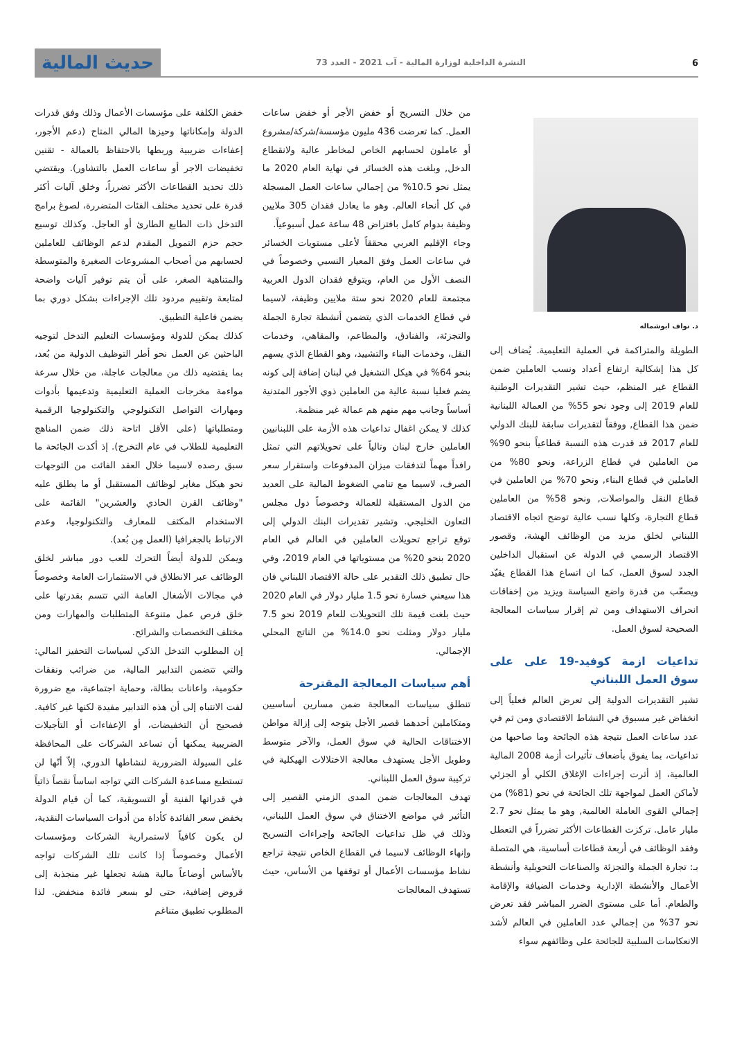6 النشرة الداخلية لوزارة المالية - آب 2021 - العدد 73
حديث المالية
د. نواف ابوشماله
الطويلة والمتراكمة في العملية التعليمية. يُضاف إلى كل هذا إشكالية ارتفاع أعداد ونسب العاملين ضمن القطاع غير المنظم، حيث تشير التقديرات الوطنية للعام 2019 إلى وجود نحو 55% من العمالة اللبنانية ضمن هذا القطاع, ووفقاً لتقديرات سابقة للبنك الدولي للعام 2017 قد قدرت هذه النسبة قطاعياً بنحو 90% من العاملين في قطاع الزراعة، ونحو 80% من العاملين في قطاع البناء, ونحو 70% من العاملين في قطاع النقل والمواصلات, ونحو 58% من العاملين قطاع التجارة، وكلها نسب عالية توضح اتجاه الاقتصاد اللبناني لخلق مزيد من الوظائف الهشة، وقصور الاقتصاد الرسمي في الدولة عن استقبال الداخلين الجدد لسوق العمل، كما ان اتساع هذا القطاع يقيّد ويصعّب من قدرة واضع السياسة ويزيد من إخفاقات انحراف الاستهداف ومن ثم إقرار سياسات المعالجة الصحيحة لسوق العمل.
تداعيات ازمة كوفيد-19 على على سوق العمل اللبناني
تشير التقديرات الدولية إلى تعرض العالم فعلياً إلى انخفاض غير مسبوق في النشاط الاقتصادي ومن ثم في عدد ساعات العمل نتيجة هذه الجائحة وما صاحبها من تداعيات، بما يفوق بأضعاف تأثيرات أزمة 2008 المالية العالمية، إذ أثرت إجراءات الإغلاق الكلي أو الجزئي لأماكن العمل لمواجهة تلك الجائحة في نحو (81%) من إجمالي القوى العاملة العالمية, وهو ما يمثل نحو 2.7 مليار عامل. تركزت القطاعات الأكثر تضرراً في التعطل وفقد الوظائف في أربعة قطاعات أساسية، هي المتصلة بـ: تجارة الجملة والتجزئة والصناعات التحويلية وأنشطة الأعمال والأنشطة الإدارية وخدمات الضيافة والإقامة والطعام. أما على مستوى الضرر المباشر فقد تعرض نحو 37% من إجمالي عدد العاملين في العالم لأشد الانعكاسات السلبية للجائحة على وظائفهم سواء
من خلال التسريح أو خفض الأجر أو خفض ساعات العمل. كما تعرضت 436 مليون مؤسسة/شركة/مشروع أو عاملون لحسابهم الخاص لمخاطر عالية ولانقطاع الدخل, وبلغت هذه الخسائر في نهاية العام 2020 ما يمثل نحو 10.5% من إجمالي ساعات العمل المسجلة في كل أنحاء العالم. وهو ما يعادل فقدان 305 ملايين وظيفة بدوام كامل بافتراض 48 ساعة عمل أسبوعياً.
وجاء الإقليم العربي محققاً لأعلى مستويات الخسائر في ساعات العمل وفق المعيار النسبي وخصوصاً في النصف الأول من العام، ويتوقع فقدان الدول العربية مجتمعة للعام 2020 نحو ستة ملايين وظيفة، لاسيما في قطاع الخدمات الذي يتضمن أنشطة تجارة الجملة والتجزئة، والفنادق، والمطاعم، والمقاهي، وخدمات النقل، وخدمات البناء والتشييد، وهو القطاع الذي يسهم بنحو 64% في هيكل التشغيل في لبنان إضافة إلى كونه يضم فعليا نسبة عالية من العاملين ذوي الأجور المتدنية أساساً وجانب مهم منهم هم عمالة غير منظمة.
كذلك لا يمكن اغفال تداعيات هذه الأزمة على اللبنانيين العاملين خارج لبنان وتالياً على تحويلاتهم التي تمثل رافداً مهماً لتدفقات ميزان المدفوعات واستقرار سعر الصرف، لاسيما مع تنامي الضغوط المالية على العديد من الدول المستقبلة للعمالة وخصوصاً دول مجلس التعاون الخليجي. وتشير تقديرات البنك الدولي إلى توقع تراجع تحويلات العاملين في العالم في العام 2020 بنحو 20% من مستوياتها في العام 2019، وفي حال تطبيق ذلك التقدير على حالة الاقتصاد اللبناني فان هذا سيعني خسارة نحو 1.5 مليار دولار في العام 2020 حيث بلغت قيمة تلك التحويلات للعام 2019 نحو 7.5 مليار دولار ومثلت نحو 14.0% من الناتج المحلي الإجمالي.
أهم سياسات المعالجة المقترحة
تنطلق سياسات المعالجة ضمن مسارين أساسيين ومتكاملين أحدهما قصير الأجل يتوجه إلى إزالة مواطن الاختناقات الحالية في سوق العمل، والآخر متوسط وطويل الأجل يستهدف معالجة الاختلالات الهيكلية في تركيبة سوق العمل اللبناني.
تهدف المعالجات ضمن المدى الزمني القصير إلى التأثير في مواضع الاختناق في سوق العمل اللبناني، وذلك في ظل تداعيات الجائحة وإجراءات التسريح وإنهاء الوظائف لاسيما في القطاع الخاص نتيجة تراجع نشاط مؤسسات الأعمال أو توقفها من الأساس، حيث تستهدف المعالجات
خفض الكلفة على مؤسسات الأعمال وذلك وفق قدرات الدولة وإمكاناتها وحيزها المالي المتاح (دعم الأجور، إعفاءات ضريبية وربطها بالاحتفاظ بالعمالة - تقنين تخفيضات الاجر أو ساعات العمل بالتشاور). ويقتضي ذلك تحديد القطاعات الأكثر تضرراً، وخلق آليات أكثر قدرة على تحديد مختلف الفئات المتضررة، لصوغ برامج التدخل ذات الطابع الطارئ أو العاجل. وكذلك توسيع حجم حزم التمويل المقدم لدعم الوظائف للعاملين لحسابهم من أصحاب المشروعات الصغيرة والمتوسطة والمتناهية الصغر، على أن يتم توفير آليات واضحة لمتابعة وتقييم مردود تلك الإجراءات بشكل دوري بما يضمن فاعلية التطبيق.
كذلك يمكن للدولة ومؤسسات التعليم التدخل لتوجيه الباحثين عن العمل نحو أطر التوظيف الدولية من بُعد، بما يقتضيه ذلك من معالجات عاجلة، من خلال سرعة مواءمة مخرجات العملية التعليمية وتدعيمها بأدوات ومهارات التواصل التكنولوجي والتكنولوجيا الرقمية ومتطلباتها (على الأقل اتاحة ذلك ضمن المناهج التعليمية للطلاب في عام التخرج). إذ أكدت الجائحة ما سبق رصده لاسيما خلال العقد الفائت من التوجهات نحو هيكل مغاير لوظائف المستقبل أو ما يطلق عليه "وظائف القرن الحادي والعشرين" القائمة على الاستخدام المكثف للمعارف والتكنولوجيا، وعدم الارتباط بالجغرافيا (العمل مِن بُعد).
ويمكن للدولة أيضاً التحرك للعب دور مباشر لخلق الوظائف عبر الانطلاق في الاستثمارات العامة وخصوصاً في مجالات الأشغال العامة التي تتسم بقدرتها على خلق فرص عمل متنوعة المتطلبات والمهارات ومن مختلف التخصصات والشرائح.
إن المطلوب التدخل الذكي لسياسات التحفيز المالي: والتي تتضمن التدابير المالية، من ضرائب ونفقات حكومية، واعانات بطالة، وحماية اجتماعية، مع ضرورة لفت الانتباه إلى أن هذه التدابير مفيدة لكنها غير كافية. فصحيح أن التخفيضات، أو الإعفاءات أو التأجيلات الضريبية يمكنها أن تساعد الشركات على المحافظة على السيولة الضرورية لنشاطها الدوري، إلاّ أنّها لن تستطيع مساعدة الشركات التي تواجه اساساً نقصاً ذاتياً في قدراتها الفنية أو التسويقية، كما أن قيام الدولة بخفض سعر الفائدة كأداة من أدوات السياسات النقدية، لن يكون كافياً لاستمرارية الشركات ومؤسسات الأعمال وخصوصاً إذا كانت تلك الشركات تواجه بالأساس أوضاعاً مالية هشة تجعلها غير منجذبة إلى قروض إضافية، حتى لو بسعر فائدة منخفض. لذا المطلوب تطبيق متناغم